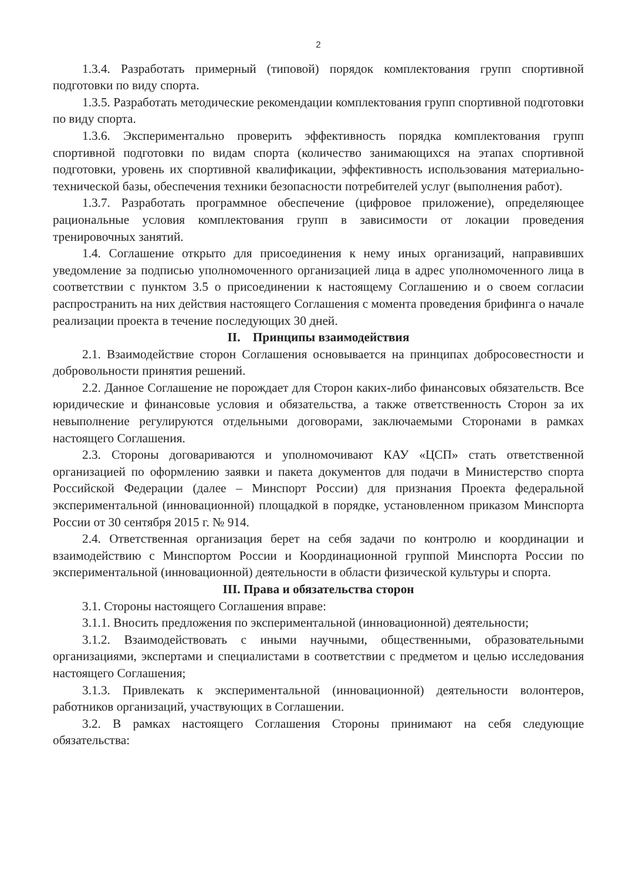2
1.3.4. Разработать примерный (типовой) порядок комплектования групп спортивной подготовки по виду спорта.
1.3.5. Разработать методические рекомендации комплектования групп спортивной подготовки по виду спорта.
1.3.6. Экспериментально проверить эффективность порядка комплектования групп спортивной подготовки по видам спорта (количество занимающихся на этапах спортивной подготовки, уровень их спортивной квалификации, эффективность использования материально-технической базы, обеспечения техники безопасности потребителей услуг (выполнения работ).
1.3.7. Разработать программное обеспечение (цифровое приложение), определяющее рациональные условия комплектования групп в зависимости от локации проведения тренировочных занятий.
1.4. Соглашение открыто для присоединения к нему иных организаций, направивших уведомление за подписью уполномоченного организацией лица в адрес уполномоченного лица в соответствии с пунктом 3.5 о присоединении к настоящему Соглашению и о своем согласии распространить на них действия настоящего Соглашения с момента проведения брифинга о начале реализации проекта в течение последующих 30 дней.
II. Принципы взаимодействия
2.1. Взаимодействие сторон Соглашения основывается на принципах добросовестности и добровольности принятия решений.
2.2. Данное Соглашение не порождает для Сторон каких-либо финансовых обязательств. Все юридические и финансовые условия и обязательства, а также ответственность Сторон за их невыполнение регулируются отдельными договорами, заключаемыми Сторонами в рамках настоящего Соглашения.
2.3. Стороны договариваются и уполномочивают КАУ «ЦСП» стать ответственной организацией по оформлению заявки и пакета документов для подачи в Министерство спорта Российской Федерации (далее – Минспорт России) для признания Проекта федеральной экспериментальной (инновационной) площадкой в порядке, установленном приказом Минспорта России от 30 сентября 2015 г. № 914.
2.4. Ответственная организация берет на себя задачи по контролю и координации и взаимодействию с Минспортом России и Координационной группой Минспорта России по экспериментальной (инновационной) деятельности в области физической культуры и спорта.
III. Права и обязательства сторон
3.1. Стороны настоящего Соглашения вправе:
3.1.1. Вносить предложения по экспериментальной (инновационной) деятельности;
3.1.2. Взаимодействовать с иными научными, общественными, образовательными организациями, экспертами и специалистами в соответствии с предметом и целью исследования настоящего Соглашения;
3.1.3. Привлекать к экспериментальной (инновационной) деятельности волонтеров, работников организаций, участвующих в Соглашении.
3.2. В рамках настоящего Соглашения Стороны принимают на себя следующие обязательства: